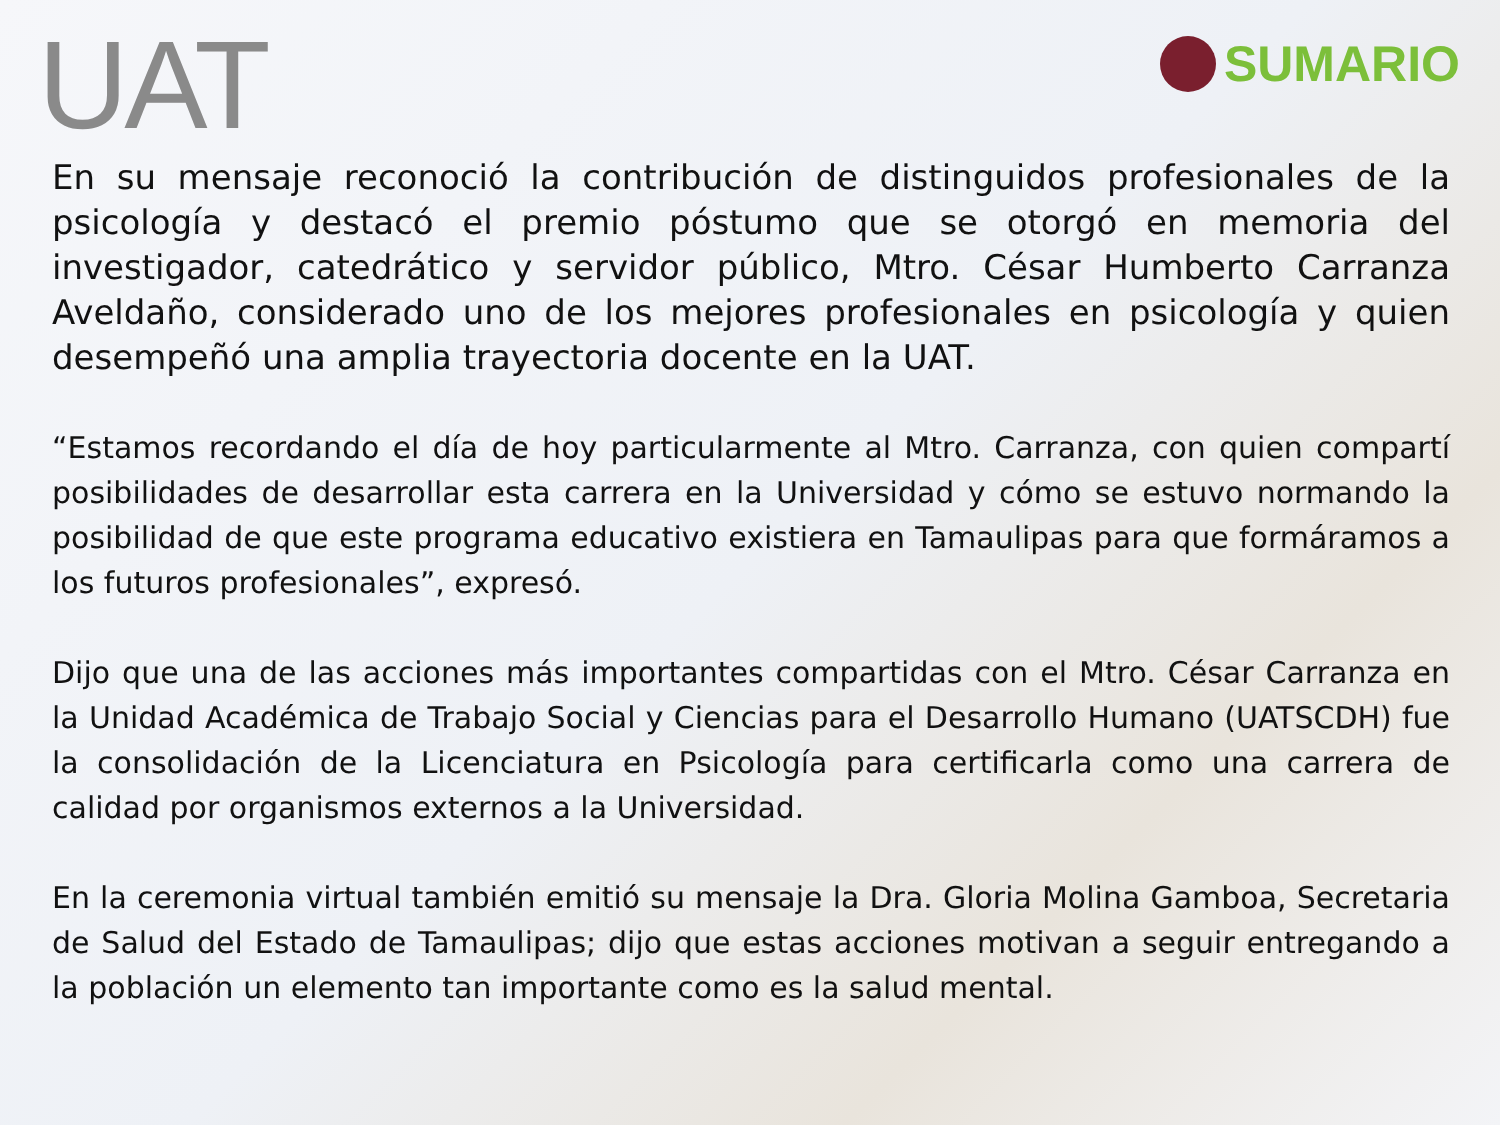UAT
SUMARIO
En su mensaje reconoció la contribución de distinguidos profesionales de la psicología y destacó el premio póstumo que se otorgó en memoria del investigador, catedrático y servidor público, Mtro. César Humberto Carranza Aveldaño, considerado uno de los mejores profesionales en psicología y quien desempeñó una amplia trayectoria docente en la UAT.
“Estamos recordando el día de hoy particularmente al Mtro. Carranza, con quien compartí posibilidades de desarrollar esta carrera en la Universidad y cómo se estuvo normando la posibilidad de que este programa educativo existiera en Tamaulipas para que formáramos a los futuros profesionales”, expresó.
Dijo que una de las acciones más importantes compartidas con el Mtro. César Carranza en la Unidad Académica de Trabajo Social y Ciencias para el Desarrollo Humano (UATSCDH) fue la consolidación de la Licenciatura en Psicología para certificarla como una carrera de calidad por organismos externos a la Universidad.
En la ceremonia virtual también emitió su mensaje la Dra. Gloria Molina Gamboa, Secretaria de Salud del Estado de Tamaulipas; dijo que estas acciones motivan a seguir entregando a la población un elemento tan importante como es la salud mental.